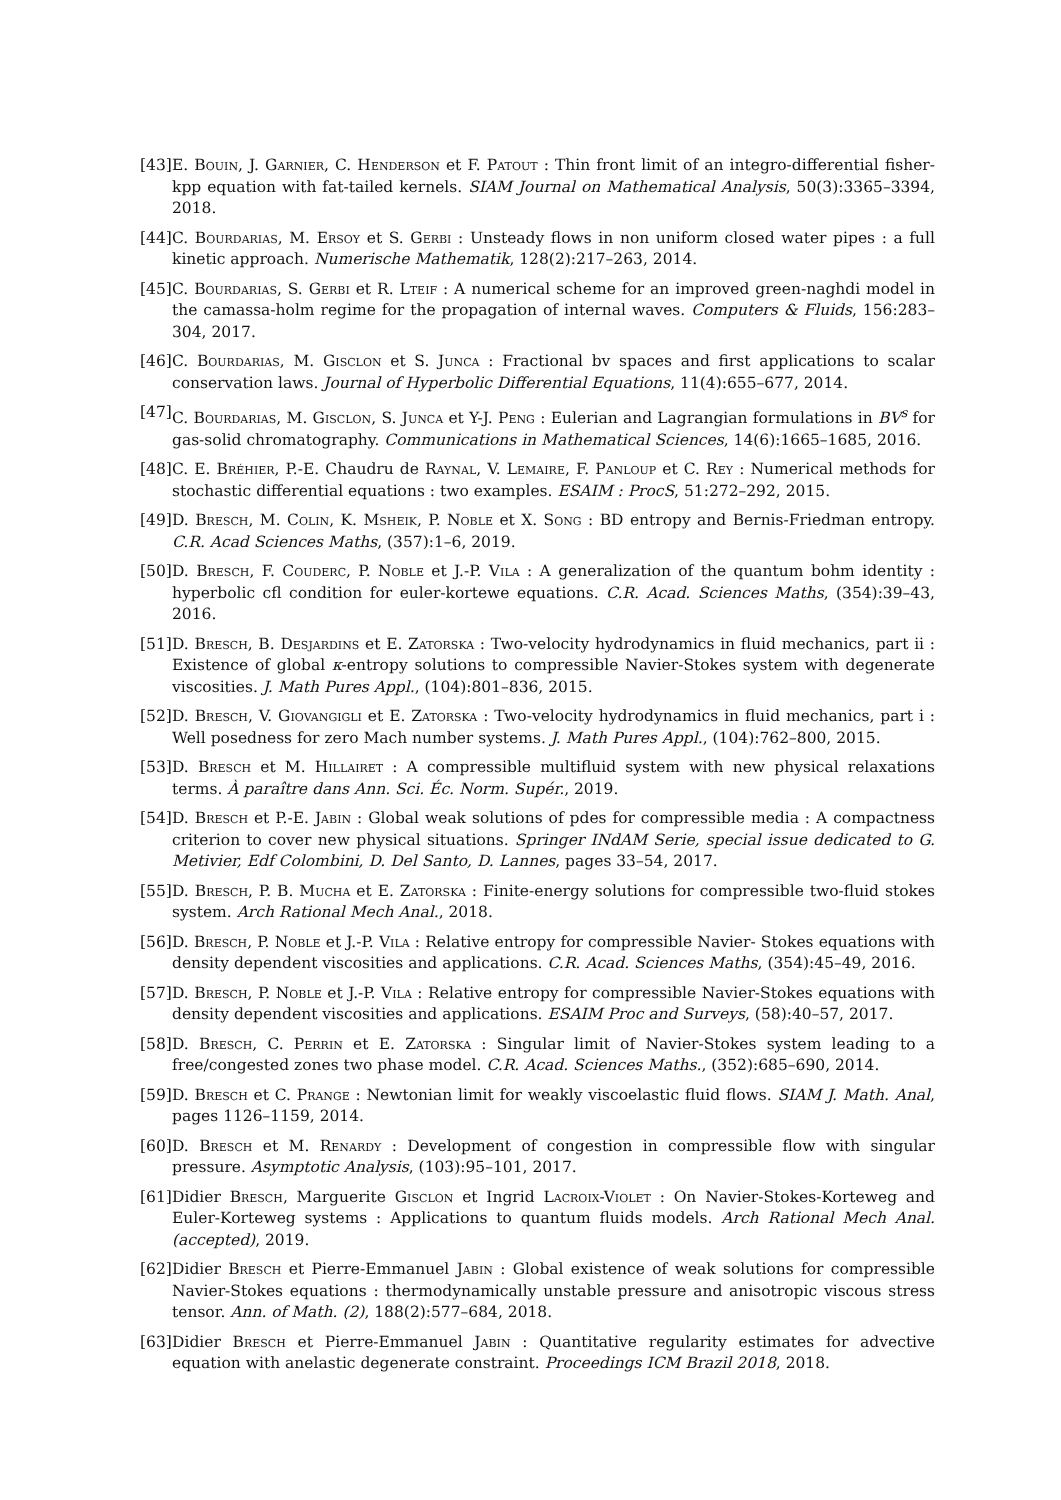[43] E. Bouin, J. Garnier, C. Henderson et F. Patout : Thin front limit of an integro-differential fisher-kpp equation with fat-tailed kernels. SIAM Journal on Mathematical Analysis, 50(3):3365–3394, 2018.
[44] C. Bourdarias, M. Ersoy et S. Gerbi : Unsteady flows in non uniform closed water pipes : a full kinetic approach. Numerische Mathematik, 128(2):217–263, 2014.
[45] C. Bourdarias, S. Gerbi et R. Lteif : A numerical scheme for an improved green-naghdi model in the camassa-holm regime for the propagation of internal waves. Computers & Fluids, 156:283–304, 2017.
[46] C. Bourdarias, M. Gisclon et S. Junca : Fractional bv spaces and first applications to scalar conservation laws. Journal of Hyperbolic Differential Equations, 11(4):655–677, 2014.
[47] C. Bourdarias, M. Gisclon, S. Junca et Y-J. Peng : Eulerian and Lagrangian formulations in BV<sup>s</sup> for gas-solid chromatography. Communications in Mathematical Sciences, 14(6):1665–1685, 2016.
[48] C. E. Bréhier, P.-E. Chaudru de Raynal, V. Lemaire, F. Panloup et C. Rey : Numerical methods for stochastic differential equations : two examples. ESAIM : ProcS, 51:272–292, 2015.
[49] D. Bresch, M. Colin, K. Msheik, P. Noble et X. Song : BD entropy and Bernis-Friedman entropy. C.R. Acad Sciences Maths, (357):1–6, 2019.
[50] D. Bresch, F. Couderc, P. Noble et J.-P. Vila : A generalization of the quantum bohm identity : hyperbolic cfl condition for euler-kortewe equations. C.R. Acad. Sciences Maths, (354):39–43, 2016.
[51] D. Bresch, B. Desjardins et E. Zatorska : Two-velocity hydrodynamics in fluid mechanics, part ii : Existence of global κ-entropy solutions to compressible Navier-Stokes system with degenerate viscosities. J. Math Pures Appl., (104):801–836, 2015.
[52] D. Bresch, V. Giovangigli et E. Zatorska : Two-velocity hydrodynamics in fluid mechanics, part i : Well posedness for zero Mach number systems. J. Math Pures Appl., (104):762–800, 2015.
[53] D. Bresch et M. Hillairet : A compressible multifluid system with new physical relaxations terms. À paraître dans Ann. Sci. Éc. Norm. Supér., 2019.
[54] D. Bresch et P.-E. Jabin : Global weak solutions of pdes for compressible media : A compactness criterion to cover new physical situations. Springer INdAM Serie, special issue dedicated to G. Metivier, Edf Colombini, D. Del Santo, D. Lannes, pages 33–54, 2017.
[55] D. Bresch, P. B. Mucha et E. Zatorska : Finite-energy solutions for compressible two-fluid stokes system. Arch Rational Mech Anal., 2018.
[56] D. Bresch, P. Noble et J.-P. Vila : Relative entropy for compressible Navier- Stokes equations with density dependent viscosities and applications. C.R. Acad. Sciences Maths, (354):45–49, 2016.
[57] D. Bresch, P. Noble et J.-P. Vila : Relative entropy for compressible Navier-Stokes equations with density dependent viscosities and applications. ESAIM Proc and Surveys, (58):40–57, 2017.
[58] D. Bresch, C. Perrin et E. Zatorska : Singular limit of Navier-Stokes system leading to a free/congested zones two phase model. C.R. Acad. Sciences Maths., (352):685–690, 2014.
[59] D. Bresch et C. Prange : Newtonian limit for weakly viscoelastic fluid flows. SIAM J. Math. Anal, pages 1126–1159, 2014.
[60] D. Bresch et M. Renardy : Development of congestion in compressible flow with singular pressure. Asymptotic Analysis, (103):95–101, 2017.
[61] Didier Bresch, Marguerite Gisclon et Ingrid Lacroix-Violet : On Navier-Stokes-Korteweg and Euler-Korteweg systems : Applications to quantum fluids models. Arch Rational Mech Anal. (accepted), 2019.
[62] Didier Bresch et Pierre-Emmanuel Jabin : Global existence of weak solutions for compressible Navier-Stokes equations : thermodynamically unstable pressure and anisotropic viscous stress tensor. Ann. of Math. (2), 188(2):577–684, 2018.
[63] Didier Bresch et Pierre-Emmanuel Jabin : Quantitative regularity estimates for advective equation with anelastic degenerate constraint. Proceedings ICM Brazil 2018, 2018.